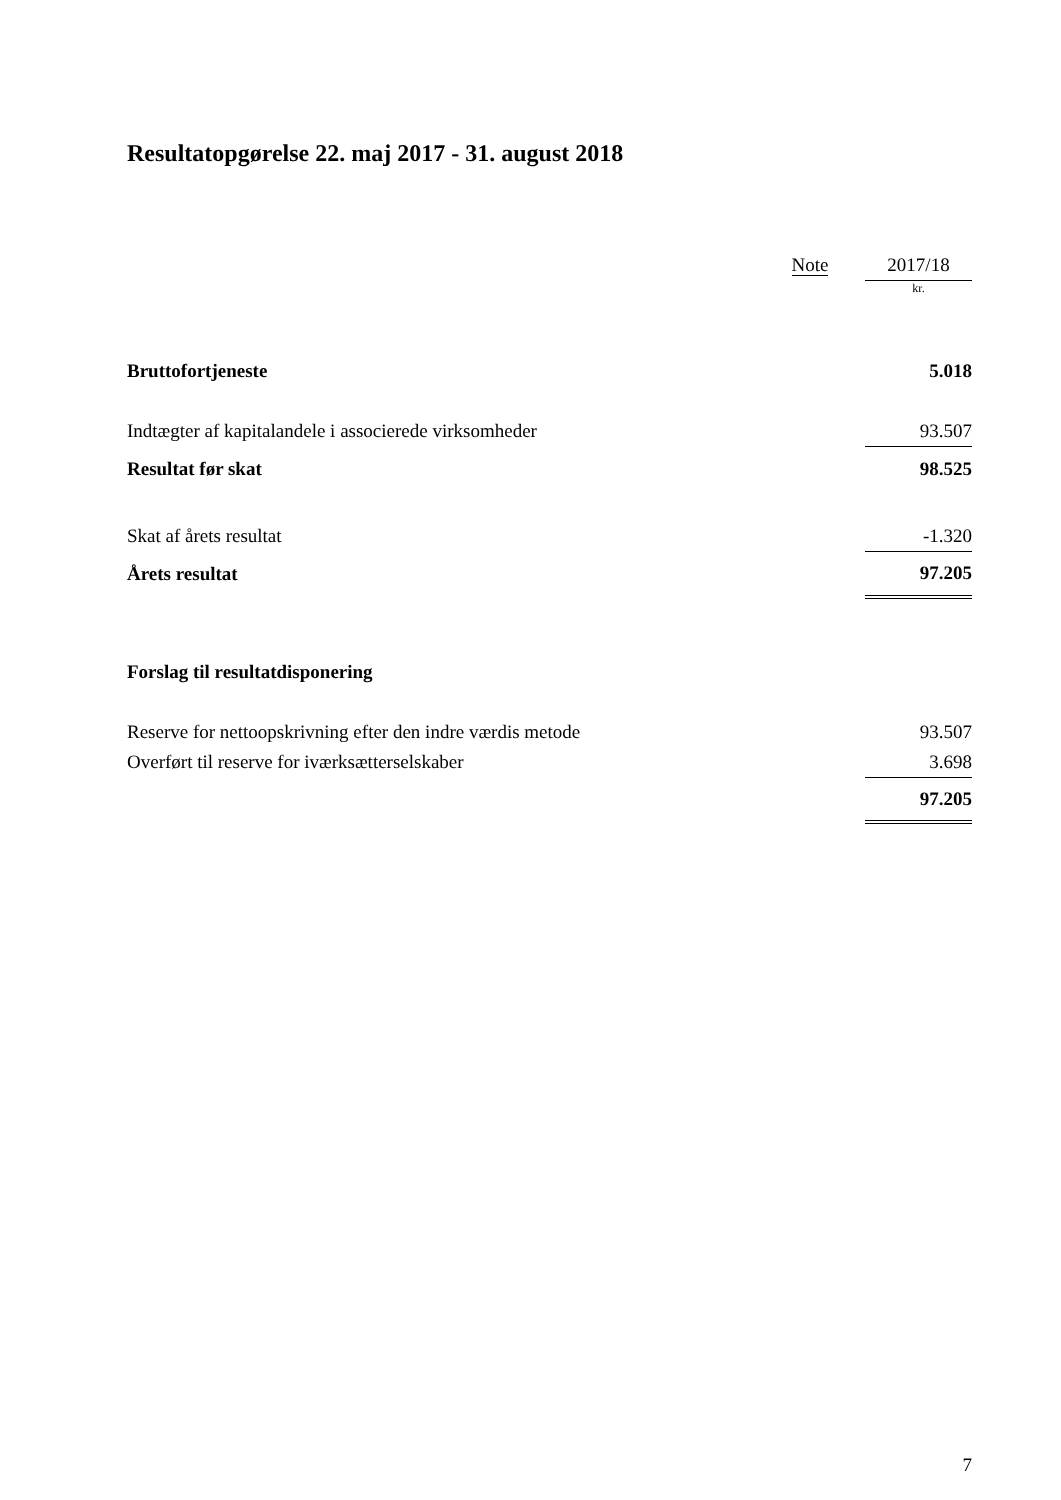Resultatopgørelse 22. maj 2017 - 31. august 2018
| | Note | | 2017/18 |
| | | | kr. |
| Bruttofortjeneste | | | 5.018 |
| Indtægter af kapitalandele i associerede virksomheder | | | 93.507 |
| Resultat før skat | | | 98.525 |
| Skat af årets resultat | | | -1.320 |
| Årets resultat | | | 97.205 |
| Forslag til resultatdisponering | | | |
| Reserve for nettoopskrivning efter den indre værdis metode | | | 93.507 |
| Overført til reserve for iværksætterselskaber | | | 3.698 |
| | | | 97.205 |
7